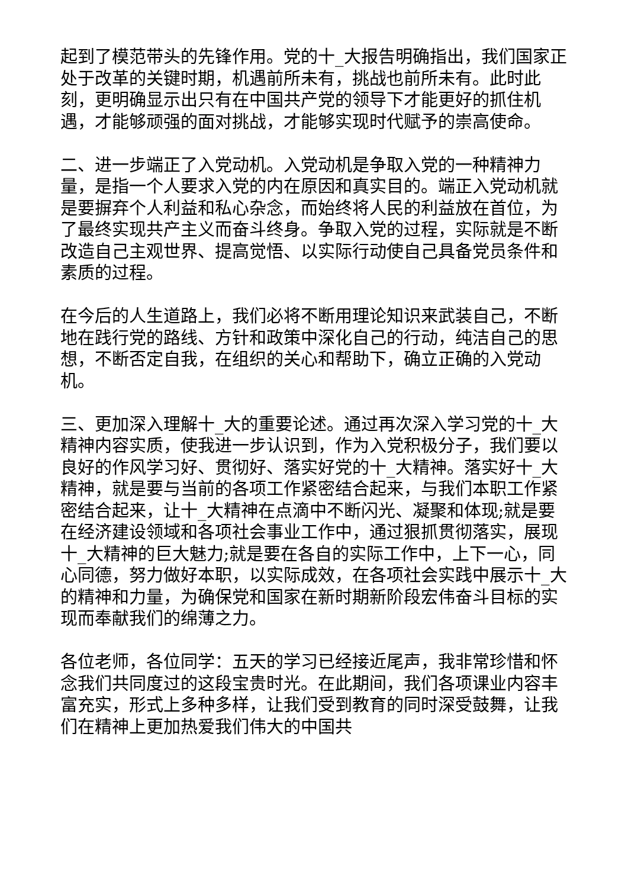起到了模范带头的先锋作用。党的十_大报告明确指出，我们国家正处于改革的关键时期，机遇前所未有，挑战也前所未有。此时此刻，更明确显示出只有在中国共产党的领导下才能更好的抓住机遇，才能够顽强的面对挑战，才能够实现时代赋予的崇高使命。
二、进一步端正了入党动机。入党动机是争取入党的一种精神力量，是指一个人要求入党的内在原因和真实目的。端正入党动机就是要摒弃个人利益和私心杂念，而始终将人民的利益放在首位，为了最终实现共产主义而奋斗终身。争取入党的过程，实际就是不断改造自己主观世界、提高觉悟、以实际行动使自己具备党员条件和素质的过程。
在今后的人生道路上，我们必将不断用理论知识来武装自己，不断地在践行党的路线、方针和政策中深化自己的行动，纯洁自己的思想，不断否定自我，在组织的关心和帮助下，确立正确的入党动机。
三、更加深入理解十_大的重要论述。通过再次深入学习党的十_大精神内容实质，使我进一步认识到，作为入党积极分子，我们要以良好的作风学习好、贯彻好、落实好党的十_大精神。落实好十_大精神，就是要与当前的各项工作紧密结合起来，与我们本职工作紧密结合起来，让十_大精神在点滴中不断闪光、凝聚和体现;就是要在经济建设领域和各项社会事业工作中，通过狠抓贯彻落实，展现十_大精神的巨大魅力;就是要在各自的实际工作中，上下一心，同心同德，努力做好本职，以实际成效，在各项社会实践中展示十_大的精神和力量，为确保党和国家在新时期新阶段宏伟奋斗目标的实现而奉献我们的绵薄之力。
各位老师，各位同学：五天的学习已经接近尾声，我非常珍惜和怀念我们共同度过的这段宝贵时光。在此期间，我们各项课业内容丰富充实，形式上多种多样，让我们受到教育的同时深受鼓舞，让我们在精神上更加热爱我们伟大的中国共